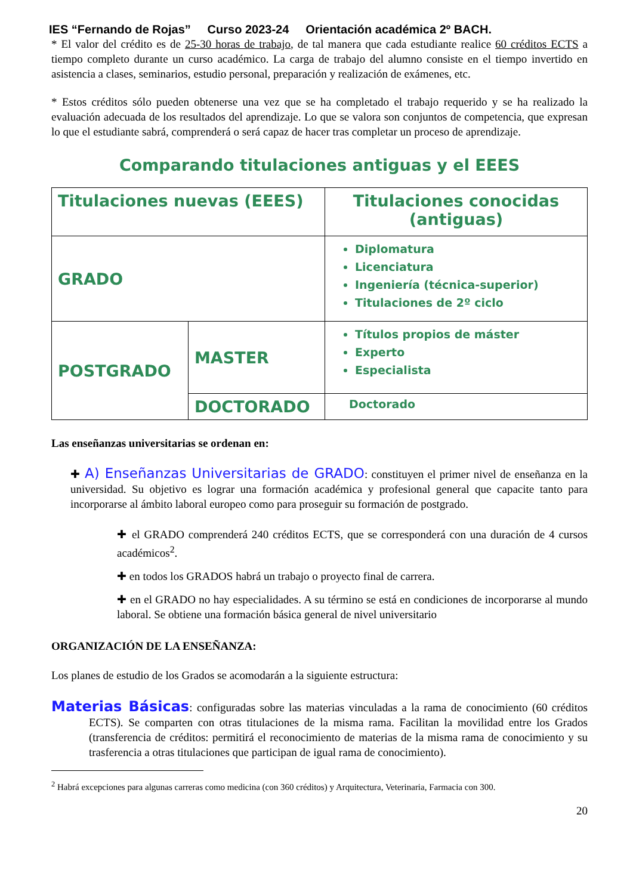IES “Fernando de Rojas” Curso 2023-24 Orientación académica 2º BACH.
* El valor del crédito es de 25-30 horas de trabajo, de tal manera que cada estudiante realice 60 créditos ECTS a tiempo completo durante un curso académico. La carga de trabajo del alumno consiste en el tiempo invertido en asistencia a clases, seminarios, estudio personal, preparación y realización de exámenes, etc.
* Estos créditos sólo pueden obtenerse una vez que se ha completado el trabajo requerido y se ha realizado la evaluación adecuada de los resultados del aprendizaje. Lo que se valora son conjuntos de competencia, que expresan lo que el estudiante sabrá, comprenderá o será capaz de hacer tras completar un proceso de aprendizaje.
Comparando titulaciones antiguas y el EEES
| Titulaciones nuevas (EEES) | | Titulaciones conocidas (antiguas) |
| GRADO | | Diplomatura Licenciatura Ingeniería (técnica-superior) Titulaciones de 2º ciclo |
| POSTGRADO | MASTER | Títulos propios de máster Experto Especialista |
| | DOCTORADO | Doctorado |
Las enseñanzas universitarias se ordenan en:
✚ A) Enseñanzas Universitarias de GRADO: constituyen el primer nivel de enseñanza en la universidad. Su objetivo es lograr una formación académica y profesional general que capacite tanto para incorporarse al ámbito laboral europeo como para proseguir su formación de postgrado.
✚ el GRADO comprenderá 240 créditos ECTS, que se corresponderá con una duración de 4 cursos académicos<sup>2</sup>.
✚ en todos los GRADOS habrá un trabajo o proyecto final de carrera.
✚ en el GRADO no hay especialidades. A su término se está en condiciones de incorporarse al mundo laboral. Se obtiene una formación básica general de nivel universitario
ORGANIZACIÓN DE LA ENSEÑANZA:
Los planes de estudio de los Grados se acomodarán a la siguiente estructura:
Materias Básicas: configuradas sobre las materias vinculadas a la rama de conocimiento (60 créditos ECTS). Se comparten con otras titulaciones de la misma rama. Facilitan la movilidad entre los Grados (transferencia de créditos: permitirá el reconocimiento de materias de la misma rama de conocimiento y su trasferencia a otras titulaciones que participan de igual rama de conocimiento).
<sup>2</sup> Habrá excepciones para algunas carreras como medicina (con 360 créditos) y Arquitectura, Veterinaria, Farmacia con 300.
20